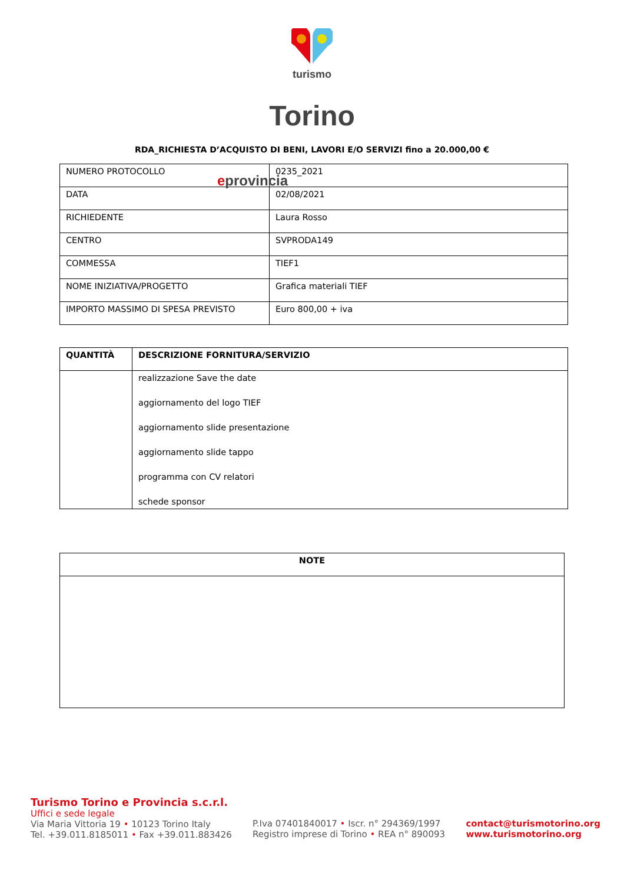turismo
Torino
eprovincia
RDA_RICHIESTA D’ACQUISTO DI BENI, LAVORI E/O SERVIZI fino a 20.000,00 €
| NUMERO PROTOCOLLO | 0235_2021 |
| DATA | 02/08/2021 |
| RICHIEDENTE | Laura Rosso |
| CENTRO | SVPRODA149 |
| COMMESSA | TIEF1 |
| NOME INIZIATIVA/PROGETTO | Grafica materiali TIEF |
| IMPORTO MASSIMO DI SPESA PREVISTO | Euro 800,00 + iva |
| QUANTITÀ | DESCRIZIONE FORNITURA/SERVIZIO |
| --- | --- |
| | realizzazione Save the date aggiornamento del logo TIEF aggiornamento slide presentazione aggiornamento slide tappo programma con CV relatori schede sponsor |
| NOTE |
| --- |
Turismo Torino e Provincia s.c.r.l.
Uffici e sede legale
Via Maria Vittoria 19 • 10123 Torino Italy
Tel. +39.011.8185011 • Fax +39.011.883426
P.Iva 07401840017 • Iscr. n° 294369/1997
Registro imprese di Torino • REA n° 890093
contact@turismotorino.org
www.turismotorino.org